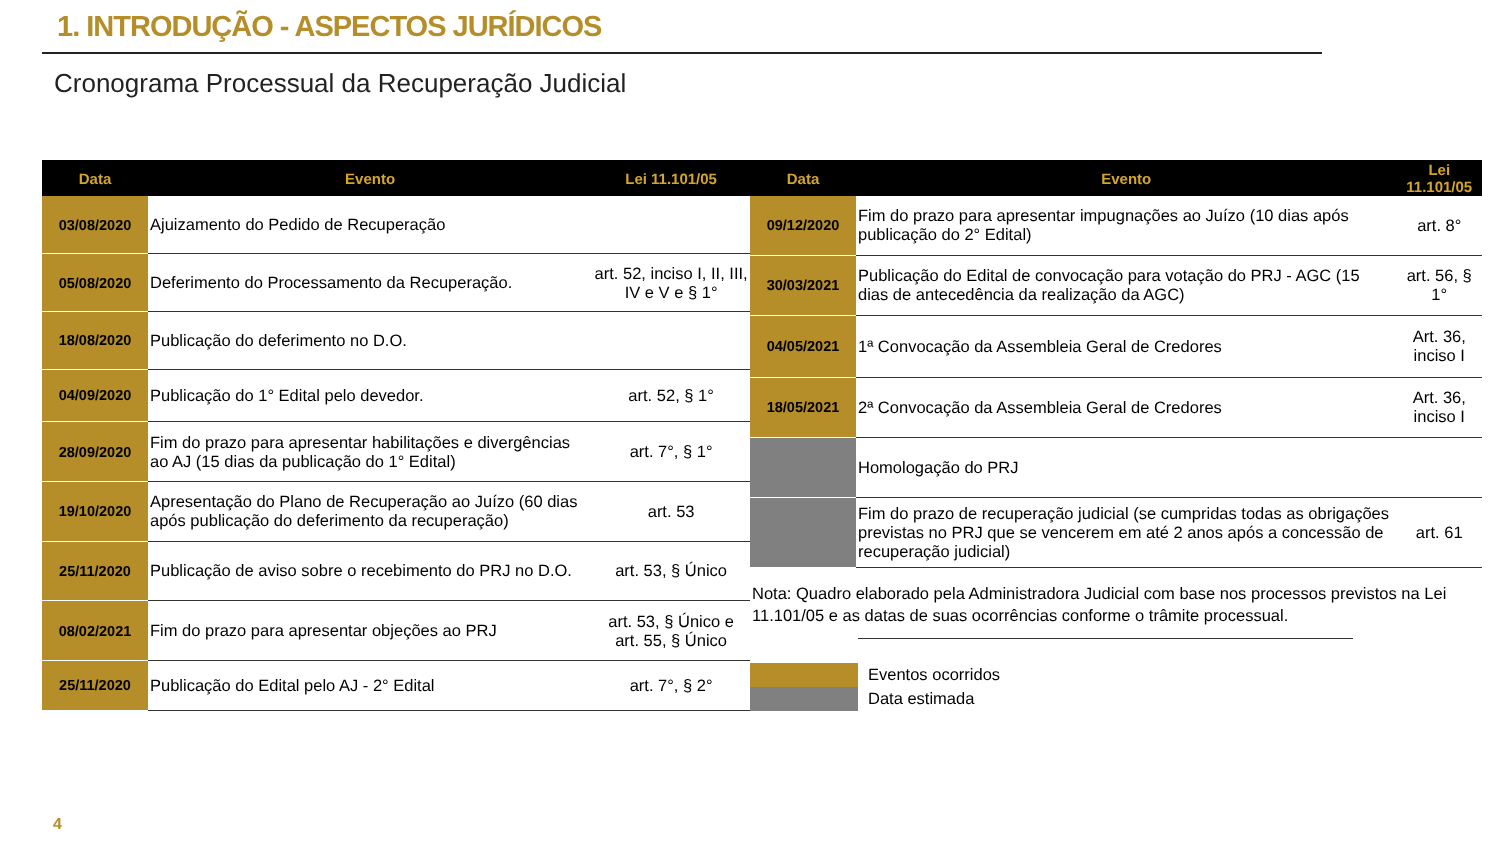1. INTRODUÇÃO - ASPECTOS JURÍDICOS
Cronograma Processual da Recuperação Judicial
| Data | Evento | Lei 11.101/05 |
| --- | --- | --- |
| 03/08/2020 | Ajuizamento do Pedido de Recuperação | |
| 05/08/2020 | Deferimento do Processamento da Recuperação. | art. 52, inciso I, II, III, IV e V e § 1° |
| 18/08/2020 | Publicação do deferimento no D.O. | |
| 04/09/2020 | Publicação do 1° Edital pelo devedor. | art. 52, § 1° |
| 28/09/2020 | Fim do prazo para apresentar habilitações e divergências ao AJ (15 dias da publicação do 1° Edital) | art. 7°, § 1° |
| 19/10/2020 | Apresentação do Plano de Recuperação ao Juízo (60 dias após publicação do deferimento da recuperação) | art. 53 |
| 25/11/2020 | Publicação de aviso sobre o recebimento do PRJ no D.O. | art. 53, § Único |
| 08/02/2021 | Fim do prazo para apresentar objeções ao PRJ | art. 53, § Único e art. 55, § Único |
| 25/11/2020 | Publicação do Edital pelo AJ - 2° Edital | art. 7°, § 2° |
| Data | Evento | Lei 11.101/05 |
| --- | --- | --- |
| 09/12/2020 | Fim do prazo para apresentar impugnações ao Juízo (10 dias após publicação do 2° Edital) | art. 8° |
| 30/03/2021 | Publicação do Edital de convocação para votação do PRJ - AGC (15 dias de antecedência da realização da AGC) | art. 56, § 1° |
| 04/05/2021 | 1ª Convocação da Assembleia Geral de Credores | Art. 36, inciso I |
| 18/05/2021 | 2ª Convocação da Assembleia Geral de Credores | Art. 36, inciso I |
| | Homologação do PRJ | |
| | Fim do prazo de recuperação judicial (se cumpridas todas as obrigações previstas no PRJ que se vencerem em até 2 anos após a concessão de recuperação judicial) | art. 61 |
Nota: Quadro elaborado pela Administradora Judicial com base nos processos previstos na Lei 11.101/05 e as datas de suas ocorrências conforme o trâmite processual.
Eventos ocorridos
Data estimada
4